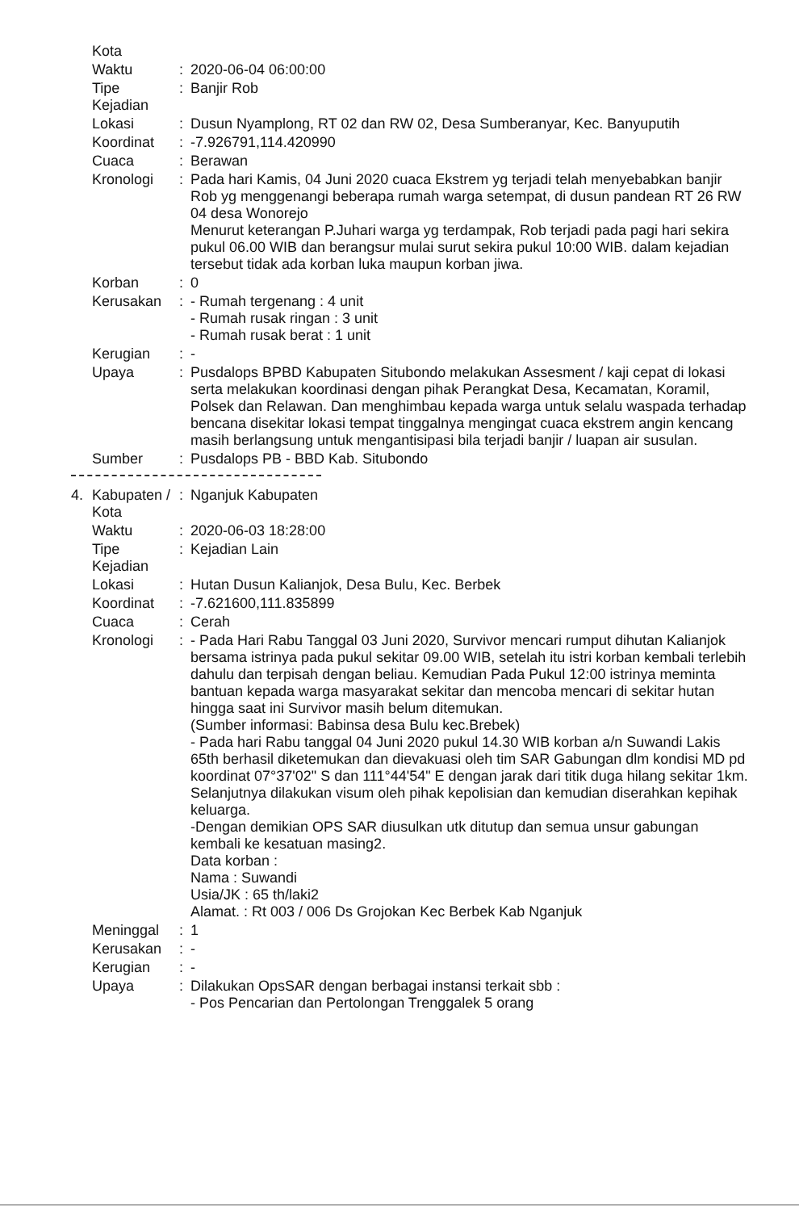| | Kota | | |
| | Waktu | : | 2020-06-04 06:00:00 |
| | Tipe Kejadian | : | Banjir Rob |
| | Lokasi | : | Dusun Nyamplong, RT 02 dan RW 02, Desa Sumberanyar, Kec. Banyuputih |
| | Koordinat | : | -7.926791,114.420990 |
| | Cuaca | : | Berawan |
| | Kronologi | : | Pada hari Kamis, 04 Juni 2020 cuaca Ekstrem yg terjadi telah menyebabkan banjir Rob yg menggenangi beberapa rumah warga setempat, di dusun pandean RT 26 RW 04 desa Wonorejo Menurut keterangan P.Juhari warga yg terdampak, Rob terjadi pada pagi hari sekira pukul 06.00 WIB dan berangsur mulai surut sekira pukul 10:00 WIB. dalam kejadian tersebut tidak ada korban luka maupun korban jiwa. |
| | Korban | : | 0 |
| | Kerusakan | : | - Rumah tergenang : 4 unit - Rumah rusak ringan : 3 unit - Rumah rusak berat : 1 unit |
| | Kerugian | : | - |
| | Upaya | : | Pusdalops BPBD Kabupaten Situbondo melakukan Assesment / kaji cepat di lokasi serta melakukan koordinasi dengan pihak Perangkat Desa, Kecamatan, Koramil, Polsek dan Relawan. Dan menghimbau kepada warga untuk selalu waspada terhadap bencana disekitar lokasi tempat tinggalnya mengingat cuaca ekstrem angin kencang masih berlangsung untuk mengantisipasi bila terjadi banjir / luapan air susulan. |
| | Sumber | : | Pusdalops PB - BBD Kab. Situbondo |
| 4. | Kabupaten / Kota | : | Nganjuk Kabupaten |
| | Waktu | : | 2020-06-03 18:28:00 |
| | Tipe Kejadian | : | Kejadian Lain |
| | Lokasi | : | Hutan Dusun Kalianjok, Desa Bulu, Kec. Berbek |
| | Koordinat | : | -7.621600,111.835899 |
| | Cuaca | : | Cerah |
| | Kronologi | : | - Pada Hari Rabu Tanggal 03 Juni 2020, Survivor mencari rumput dihutan Kalianjok bersama istrinya pada pukul sekitar 09.00 WIB, setelah itu istri korban kembali terlebih dahulu dan terpisah dengan beliau. Kemudian Pada Pukul 12:00 istrinya meminta bantuan kepada warga masyarakat sekitar dan mencoba mencari di sekitar hutan hingga saat ini Survivor masih belum ditemukan. (Sumber informasi: Babinsa desa Bulu kec.Brebek) - Pada hari Rabu tanggal 04 Juni 2020 pukul 14.30 WIB korban a/n Suwandi Lakis 65th berhasil diketemukan dan dievakuasi oleh tim SAR Gabungan dlm kondisi MD pd koordinat 07°37'02" S dan 111°44'54" E dengan jarak dari titik duga hilang sekitar 1km. Selanjutnya dilakukan visum oleh pihak kepolisian dan kemudian diserahkan kepihak keluarga. -Dengan demikian OPS SAR diusulkan utk ditutup dan semua unsur gabungan kembali ke kesatuan masing2. Data korban : Nama : Suwandi Usia/JK : 65 th/laki2 Alamat. : Rt 003 / 006 Ds Grojokan Kec Berbek Kab Nganjuk |
| | Meninggal | : | 1 |
| | Kerusakan | : | - |
| | Kerugian | : | - |
| | Upaya | : | Dilakukan OpsSAR dengan berbagai instansi terkait sbb : - Pos Pencarian dan Pertolongan Trenggalek 5 orang |